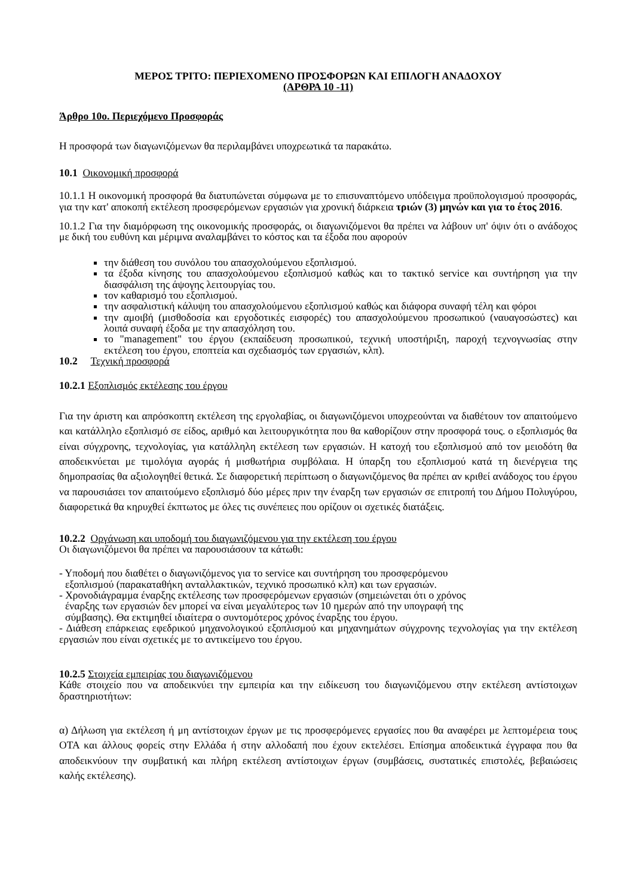ΜΕΡΟΣ ΤΡΙΤΟ: ΠΕΡΙΕΧΟΜΕΝΟ ΠΡΟΣΦΟΡΩΝ ΚΑΙ ΕΠΙΛΟΓΗ ΑΝΑΔΟΧΟΥ
(ΑΡΘΡΑ 10 -11)
Άρθρο 10ο. Περιεχόμενο Προσφοράς
Η προσφορά των διαγωνιζόμενων θα περιλαμβάνει υποχρεωτικά τα παρακάτω.
10.1 Οικονομική προσφορά
10.1.1 Η οικονομική προσφορά θα διατυπώνεται σύμφωνα με το επισυναπτόμενο υπόδειγμα προϋπολογισμού προσφοράς, για την κατ' αποκοπή εκτέλεση προσφερόμενων εργασιών για χρονική διάρκεια τριών (3) μηνών και για το έτος 2016.
10.1.2 Για την διαμόρφωση της οικονομικής προσφοράς, οι διαγωνιζόμενοι θα πρέπει να λάβουν υπ' όψιν ότι ο ανάδοχος με δική του ευθύνη και μέριμνα αναλαμβάνει το κόστος και τα έξοδα που αφορούν
την διάθεση του συνόλου του απασχολούμενου εξοπλισμού.
τα έξοδα κίνησης του απασχολούμενου εξοπλισμού καθώς και το τακτικό service και συντήρηση για την διασφάλιση της άψογης λειτουργίας του.
τον καθαρισμό του εξοπλισμού.
την ασφαλιστική κάλυψη του απασχολούμενου εξοπλισμού καθώς και διάφορα συναφή τέλη και φόροι
την αμοιβή (μισθοδοσία και εργοδοτικές εισφορές) του απασχολούμενου προσωπικού (ναυαγοσώστες) και λοιπά συναφή έξοδα με την απασχόληση του.
το "management" του έργου (εκπαίδευση προσωπικού, τεχνική υποστήριξη, παροχή τεχνογνωσίας στην εκτέλεση του έργου, εποπτεία και σχεδιασμός των εργασιών, κλπ).
10.2 Τεχνική προσφορά
10.2.1 Εξοπλισμός εκτέλεσης του έργου
Για την άριστη και απρόσκοπτη εκτέλεση της εργολαβίας, οι διαγωνιζόμενοι υποχρεούνται να διαθέτουν τον απαιτούμενο και κατάλληλο εξοπλισμό σε είδος, αριθμό και λειτουργικότητα που θα καθορίζουν στην προσφορά τους. ο εξοπλισμός θα είναι σύγχρονης, τεχνολογίας, για κατάλληλη εκτέλεση των εργασιών. Η κατοχή του εξοπλισμού από τον μειοδότη θα αποδεικνύεται με τιμολόγια αγοράς ή μισθωτήρια συμβόλαια. Η ύπαρξη του εξοπλισμού κατά τη διενέργεια της δημοπρασίας θα αξιολογηθεί θετικά. Σε διαφορετική περίπτωση ο διαγωνιζόμενος θα πρέπει αν κριθεί ανάδοχος του έργου να παρουσιάσει τον απαιτούμενο εξοπλισμό δύο μέρες πριν την έναρξη των εργασιών σε επιτροπή του Δήμου Πολυγύρου, διαφορετικά θα κηρυχθεί έκπτωτος με όλες τις συνέπειες που ορίζουν οι σχετικές διατάξεις.
10.2.2 Οργάνωση και υποδομή του διαγωνιζόμενου για την εκτέλεση του έργου
Οι διαγωνιζόμενοι θα πρέπει να παρουσιάσουν τα κάτωθι:
- Υποδομή που διαθέτει ο διαγωνιζόμενος για το service και συντήρηση του προσφερόμενου
εξοπλισμού (παρακαταθήκη ανταλλακτικών, τεχνικό προσωπικό κλπ) και των εργασιών.
- Χρονοδιάγραμμα έναρξης εκτέλεσης των προσφερόμενων εργασιών (σημειώνεται ότι ο χρόνος
έναρξης των εργασιών δεν μπορεί να είναι μεγαλύτερος των 10 ημερών από την υπογραφή της
σύμβασης). Θα εκτιμηθεί ιδιαίτερα ο συντομότερος χρόνος έναρξης του έργου.
- Διάθεση επάρκειας εφεδρικού μηχανολογικού εξοπλισμού και μηχανημάτων σύγχρονης τεχνολογίας για την εκτέλεση εργασιών που είναι σχετικές με το αντικείμενο του έργου.
10.2.5 Στοιχεία εμπειρίας του διαγωνιζόμενου
Κάθε στοιχείο που να αποδεικνύει την εμπειρία και την ειδίκευση του διαγωνιζόμενου στην εκτέλεση αντίστοιχων δραστηριοτήτων:
α) Δήλωση για εκτέλεση ή μη αντίστοιχων έργων με τις προσφερόμενες εργασίες που θα αναφέρει με λεπτομέρεια τους ΟΤΑ και άλλους φορείς στην Ελλάδα ή στην αλλοδαπή που έχουν εκτελέσει. Επίσημα αποδεικτικά έγγραφα που θα αποδεικνύουν την συμβατική και πλήρη εκτέλεση αντίστοιχων έργων (συμβάσεις, συστατικές επιστολές, βεβαιώσεις καλής εκτέλεσης).